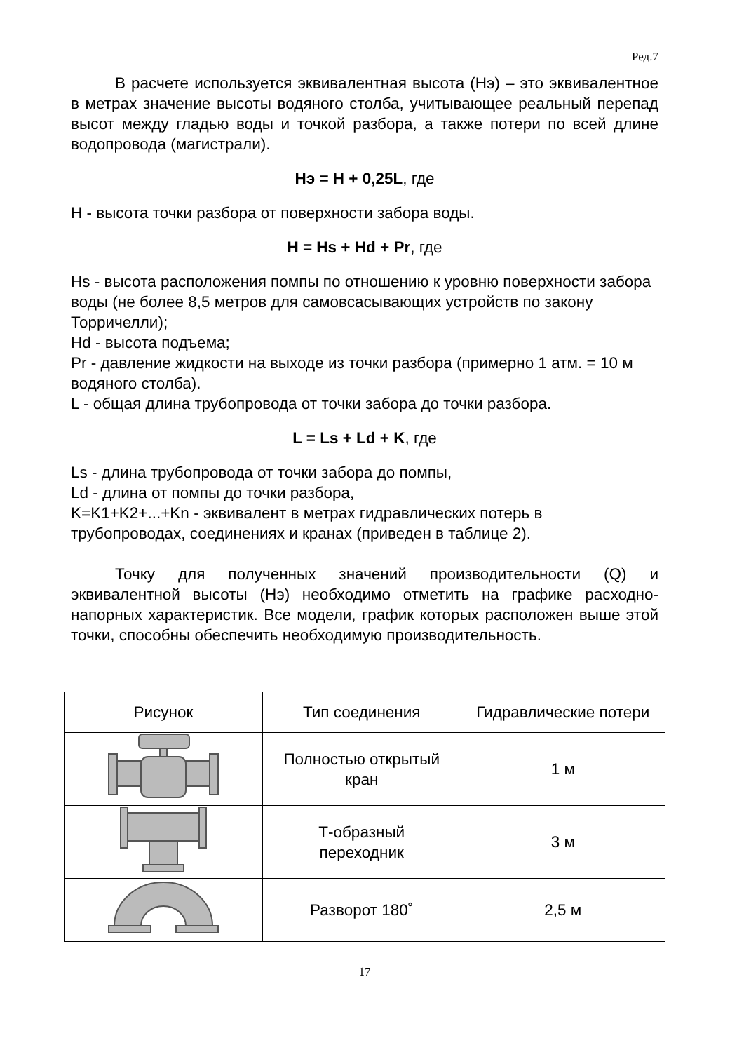Ред.7
В расчете используется эквивалентная высота (Нэ) – это эквивалентное в метрах значение высоты водяного столба, учитывающее реальный перепад высот между гладью воды и точкой разбора, а также потери по всей длине водопровода (магистрали).
Нэ = Н + 0,25L, где
Н - высота точки разбора от поверхности забора воды.
Н = Hs + Hd + Pr, где
Hs - высота расположения помпы по отношению к уровню поверхности забора воды (не более 8,5 метров для самовсасывающих устройств по закону Торричелли);
Hd - высота подъема;
Pr - давление жидкости на выходе из точки разбора (примерно 1 атм. = 10 м водяного столба).
L - общая длина трубопровода от точки забора до точки разбора.
L = Ls + Ld + K, где
Ls - длина трубопровода от точки забора до помпы,
Ld - длина от помпы до точки разбора,
K=K1+K2+...+Kn - эквивалент в метрах гидравлических потерь в трубопроводах, соединениях и кранах (приведен в таблице 2).
Точку для полученных значений производительности (Q) и эквивалентной высоты (Нэ) необходимо отметить на графике расходно-напорных характеристик. Все модели, график которых расположен выше этой точки, способны обеспечить необходимую производительность.
| Рисунок | Тип соединения | Гидравлические потери |
| | Полностью открытый кран | 1 м |
| | Т-образный переходник | 3 м |
| | Разворот 180˚ | 2,5 м |
17